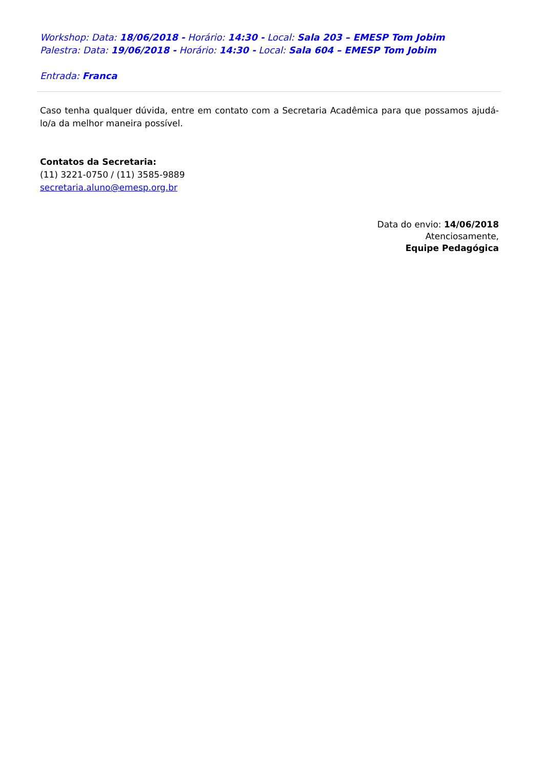Workshop: Data: 18/06/2018 - Horário: 14:30 - Local: Sala 203 – EMESP Tom Jobim
Palestra: Data: 19/06/2018 - Horário: 14:30 - Local: Sala 604 – EMESP Tom Jobim
Entrada: Franca
Caso tenha qualquer dúvida, entre em contato com a Secretaria Acadêmica para que possamos ajudá-lo/a da melhor maneira possível.
Contatos da Secretaria:
(11) 3221-0750 / (11) 3585-9889
secretaria.aluno@emesp.org.br
Data do envio: 14/06/2018
Atenciosamente,
Equipe Pedagógica